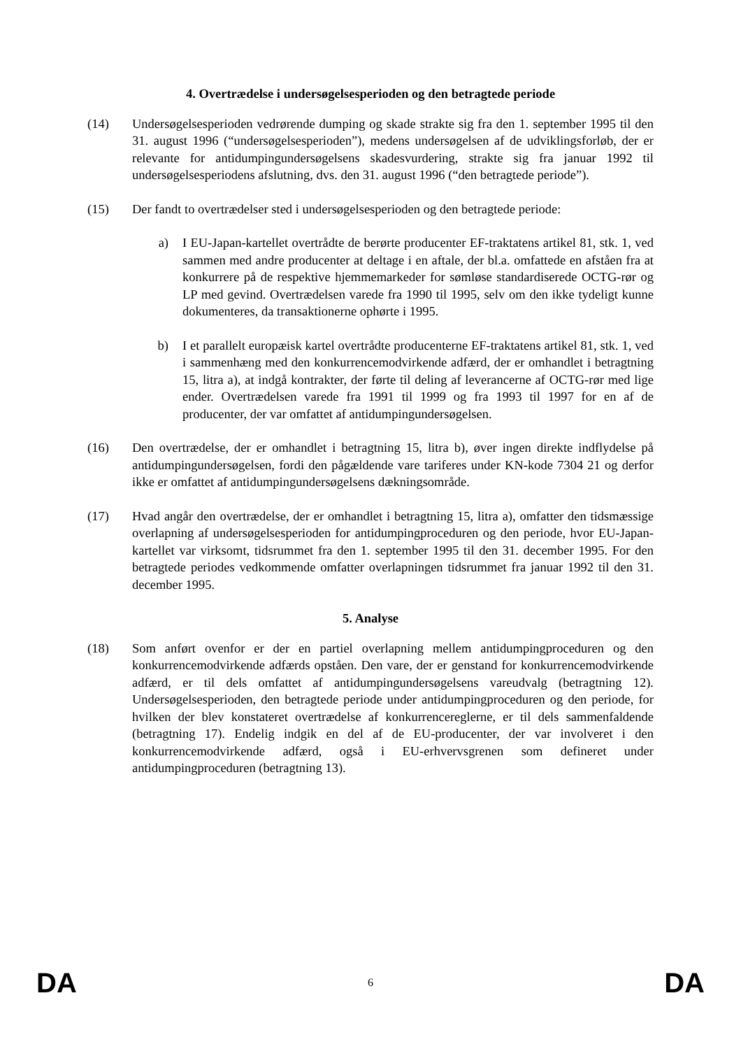4. Overtrædelse i undersøgelsesperioden og den betragtede periode
(14) Undersøgelsesperioden vedrørende dumping og skade strakte sig fra den 1. september 1995 til den 31. august 1996 (“undersøgelsesperioden”), medens undersøgelsen af de udviklingsforløb, der er relevante for antidumpingundersøgelsens skadesvurdering, strakte sig fra januar 1992 til undersøgelsesperiodens afslutning, dvs. den 31. august 1996 (“den betragtede periode”).
(15) Der fandt to overtrædelser sted i undersøgelsesperioden og den betragtede periode:
a) I EU-Japan-kartellet overtrådte de berørte producenter EF-traktatens artikel 81, stk. 1, ved sammen med andre producenter at deltage i en aftale, der bl.a. omfattede en afståen fra at konkurrere på de respektive hjemmemarkeder for sømløse standardiserede OCTG-rør og LP med gevind. Overtrædelsen varede fra 1990 til 1995, selv om den ikke tydeligt kunne dokumenteres, da transaktionerne ophørte i 1995.
b) I et parallelt europæisk kartel overtrådte producenterne EF-traktatens artikel 81, stk. 1, ved i sammenhæng med den konkurrencemodvirkende adfærd, der er omhandlet i betragtning 15, litra a), at indgå kontrakter, der førte til deling af leverancerne af OCTG-rør med lige ender. Overtrædelsen varede fra 1991 til 1999 og fra 1993 til 1997 for en af de producenter, der var omfattet af antidumpingundersøgelsen.
(16) Den overtrædelse, der er omhandlet i betragtning 15, litra b), øver ingen direkte indflydelse på antidumpingundersøgelsen, fordi den pågældende vare tariferes under KN-kode 7304 21 og derfor ikke er omfattet af antidumpingundersøgelsens dækningsområde.
(17) Hvad angår den overtrædelse, der er omhandlet i betragtning 15, litra a), omfatter den tidsmæssige overlapning af undersøgelsesperioden for antidumpingproceduren og den periode, hvor EU-Japan-kartellet var virksomt, tidsrummet fra den 1. september 1995 til den 31. december 1995. For den betragtede periodes vedkommende omfatter overlapningen tidsrummet fra januar 1992 til den 31. december 1995.
5. Analyse
(18) Som anført ovenfor er der en partiel overlapning mellem antidumpingproceduren og den konkurrencemodvirkende adfærds opståen. Den vare, der er genstand for konkurrencemodvirkende adfærd, er til dels omfattet af antidumpingundersøgelsens vareudvalg (betragtning 12). Undersøgelsesperioden, den betragtede periode under antidumpingproceduren og den periode, for hvilken der blev konstateret overtrædelse af konkurrencereglerne, er til dels sammenfaldende (betragtning 17). Endelig indgik en del af de EU-producenter, der var involveret i den konkurrencemodvirkende adfærd, også i EU-erhvervsgrenen som defineret under antidumpingproceduren (betragtning 13).
DA 6 DA